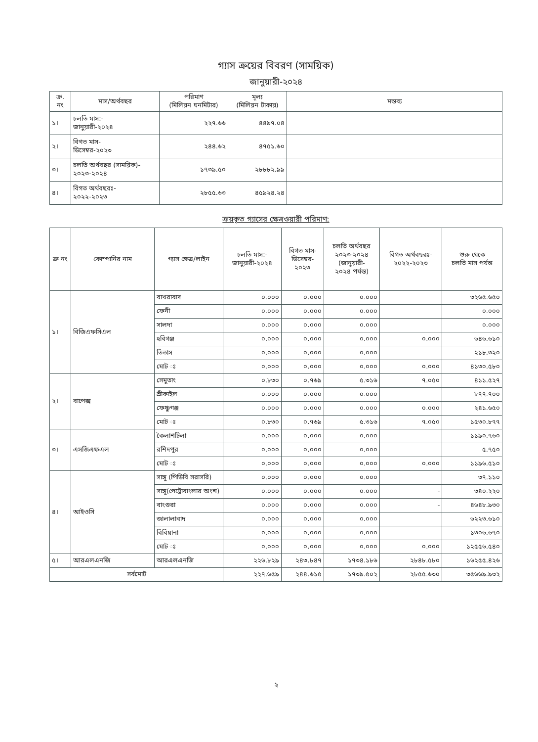গ্যাস ক্রয়ের বিবরণ (সাময়িক)
জানুয়ারী-২০২৪
| ক্র. নং | মাস/অর্থবছর | পরিমাণ (মিলিয়ন ঘনমিটার) | মূল্য (মিলিয়ন টাকায়) | মন্তব্য |
| --- | --- | --- | --- | --- |
| ১। | চলতি মাস:- জানুয়ারী-২০২৪ | ২২৭.৬৬ | ৪৪৯৭.০৪ | |
| ২। | বিগত মাস- ডিসেম্বর-২০২৩ | ২৪৪.৬২ | ৪৭৫১.৬০ | |
| ৩। | চলতি অর্থবছর (সাময়িক)- ২০২৩-২০২৪ | ১৭৩৯.৫০ | ২৮৮৮২.৯৯ | |
| ৪। | বিগত অর্থবছরঃ- ২০২২-২০২৩ | ২৮৫৫.৬৩ | ৪৫৯২৪.২৪ | |
ক্রয়কৃত গ্যাসের ক্ষেত্রওয়ারী পরিমাণ:
| ক্র নং | কোম্পানির নাম | গ্যাস ক্ষেত্র/লাইন | চলতি মাস:- জানুয়ারী-২০২৪ | বিগত মাস- ডিসেম্বর- ২০২৩ | চলতি অর্থবছর ২০২৩-২০২৪ (জানুয়ারী- ২০২৪ পর্যন্ত) | বিগত অর্থবছরঃ- ২০২২-২০২৩ | শুরু থেকে চলতি মাস পর্যন্ত |
| --- | --- | --- | --- | --- | --- | --- | --- |
| ১। | বিজিএফসিএল | বাখরাবাদ | ০.০০০ | ০.০০০ | ০.০০০ | | ৩২৬৫.৬৫০ |
| | | ফেনী | ০.০০০ | ০.০০০ | ০.০০০ | | ০.০০০ |
| | | সালদা | ০.০০০ | ০.০০০ | ০.০০০ | | ০.০০০ |
| | | হবিগঞ্জ | ০.০০০ | ০.০০০ | ০.০০০ | ০.০০০ | ৬৪৬.৬১০ |
| | | তিতাস | ০.০০০ | ০.০০০ | ০.০০০ | | ২১৮.৩২০ |
| | | মোট ঃ | ০.০০০ | ০.০০০ | ০.০০০ | ০.০০০ | ৪১৩০.৫৮০ |
| ২। | বাপেক্স | সেমুতাং | ০.৮৩০ | ০.৭৬৯ | ৫.৩১৬ | ৭.০৫০ | ৪১১.৫২৭ |
| | | শ্রীকাইল | ০.০০০ | ০.০০০ | ০.০০০ | | ৮৭৭.৭০০ |
| | | ফেঞ্চুগঞ্জ | ০.০০০ | ০.০০০ | ০.০০০ | ০.০০০ | ২৪১.৬৫০ |
| | | মোট ঃ | ০.৮৩০ | ০.৭৬৯ | ৫.৩১৬ | ৭.০৫০ | ১৫৩০.৮৭৭ |
| ৩। | এসজিএফএল | কৈলাশটিলা | ০.০০০ | ০.০০০ | ০.০০০ | | ১১৯০.৭৬০ |
| | | রশিদপুর | ০.০০০ | ০.০০০ | ০.০০০ | | ৫.৭৫০ |
| | | মোট ঃ | ০.০০০ | ০.০০০ | ০.০০০ | ০.০০০ | ১১৯৬.৫১০ |
| ৪। | আইওসি | সাঙ্গু (পিডিবি সরাসরি) | ০.০০০ | ০.০০০ | ০.০০০ | | ৩৭.১১০ |
| | | সাঙ্গু(পেট্রোবাংলার অংশ) | ০.০০০ | ০.০০০ | ০.০০০ | - | ৩৪০.২২০ |
| | | বাংগুরা | ০.০০০ | ০.০০০ | ০.০০০ | - | ৪৬৪৮.৯৩০ |
| | | জালালাবাদ | ০.০০০ | ০.০০০ | ০.০০০ | | ৬২২৩.৬১০ |
| | | বিবিয়ানা | ০.০০০ | ০.০০০ | ০.০০০ | | ১৩০৬.৬৭০ |
| | | মোট ঃ | ০.০০০ | ০.০০০ | ০.০০০ | ০.০০০ | ১২৫৫৬.৫৪০ |
| ৫। | আরএলএনজি | আরএলএনজি | ২২৬.৮২৯ | ২৪৩.৮৪৭ | ১৭৩৪.১৮৬ | ২৮৪৮.৫৮০ | ১৬২৫৫.৪২৬ |
| সর্বমোট | | | ২২৭.৬৫৯ | ২৪৪.৬১৫ | ১৭৩৯.৫০২ | ২৮৫৫.৬৩০ | ৩৫৬৬৯.৯৩২ |
২